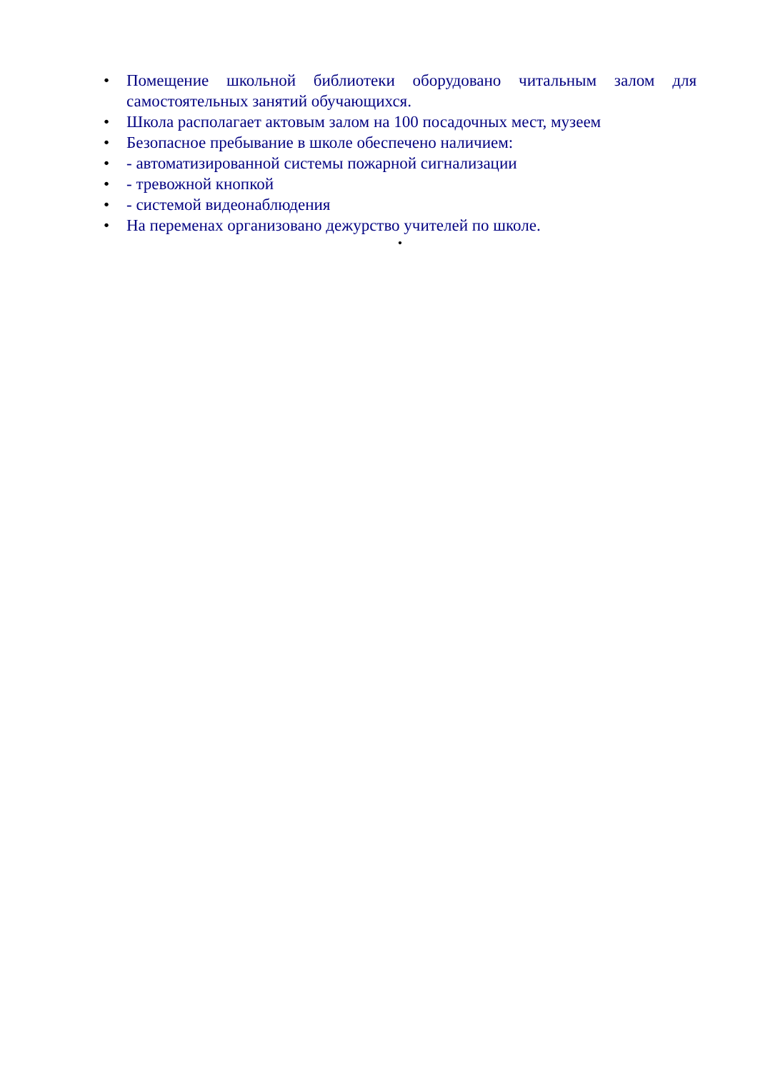• Помещение школьной библиотеки оборудовано читальным залом для самостоятельных занятий обучающихся.
• Школа располагает актовым залом на 100 посадочных мест, музеем
• Безопасное пребывание в школе обеспечено наличием:
• - автоматизированной системы пожарной сигнализации
• - тревожной кнопкой
• - системой видеонаблюдения
• На переменах организовано дежурство учителей по школе.
•